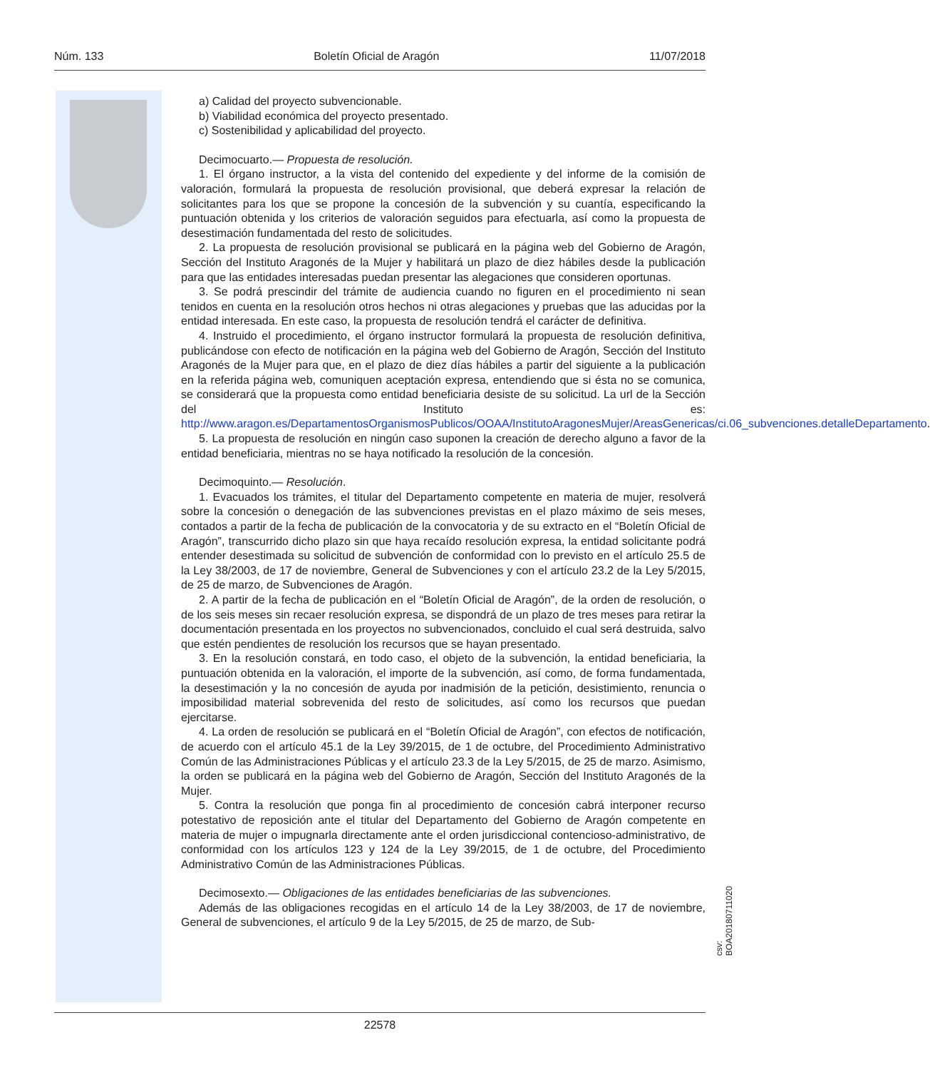Núm. 133 Boletín Oficial de Aragón 11/07/2018
a) Calidad del proyecto subvencionable.
b) Viabilidad económica del proyecto presentado.
c) Sostenibilidad y aplicabilidad del proyecto.
Decimocuarto.— Propuesta de resolución.
1. El órgano instructor, a la vista del contenido del expediente y del informe de la comisión de valoración, formulará la propuesta de resolución provisional, que deberá expresar la relación de solicitantes para los que se propone la concesión de la subvención y su cuantía, especificando la puntuación obtenida y los criterios de valoración seguidos para efectuarla, así como la propuesta de desestimación fundamentada del resto de solicitudes.
2. La propuesta de resolución provisional se publicará en la página web del Gobierno de Aragón, Sección del Instituto Aragonés de la Mujer y habilitará un plazo de diez hábiles desde la publicación para que las entidades interesadas puedan presentar las alegaciones que consideren oportunas.
3. Se podrá prescindir del trámite de audiencia cuando no figuren en el procedimiento ni sean tenidos en cuenta en la resolución otros hechos ni otras alegaciones y pruebas que las aducidas por la entidad interesada. En este caso, la propuesta de resolución tendrá el carácter de definitiva.
4. Instruido el procedimiento, el órgano instructor formulará la propuesta de resolución definitiva, publicándose con efecto de notificación en la página web del Gobierno de Aragón, Sección del Instituto Aragonés de la Mujer para que, en el plazo de diez días hábiles a partir del siguiente a la publicación en la referida página web, comuniquen aceptación expresa, entendiendo que si ésta no se comunica, se considerará que la propuesta como entidad beneficiaria desiste de su solicitud. La url de la Sección del Instituto es: http://www.aragon.es/DepartamentosOrganismosPublicos/OOAA/InstitutoAragonesMujer/AreasGenericas/ci.06_subvenciones.detalleDepartamento.
5. La propuesta de resolución en ningún caso suponen la creación de derecho alguno a favor de la entidad beneficiaria, mientras no se haya notificado la resolución de la concesión.
Decimoquinto.— Resolución.
1. Evacuados los trámites, el titular del Departamento competente en materia de mujer, resolverá sobre la concesión o denegación de las subvenciones previstas en el plazo máximo de seis meses, contados a partir de la fecha de publicación de la convocatoria y de su extracto en el “Boletín Oficial de Aragón”, transcurrido dicho plazo sin que haya recaído resolución expresa, la entidad solicitante podrá entender desestimada su solicitud de subvención de conformidad con lo previsto en el artículo 25.5 de la Ley 38/2003, de 17 de noviembre, General de Subvenciones y con el artículo 23.2 de la Ley 5/2015, de 25 de marzo, de Subvenciones de Aragón.
2. A partir de la fecha de publicación en el “Boletín Oficial de Aragón”, de la orden de resolución, o de los seis meses sin recaer resolución expresa, se dispondrá de un plazo de tres meses para retirar la documentación presentada en los proyectos no subvencionados, concluido el cual será destruida, salvo que estén pendientes de resolución los recursos que se hayan presentado.
3. En la resolución constará, en todo caso, el objeto de la subvención, la entidad beneficiaria, la puntuación obtenida en la valoración, el importe de la subvención, así como, de forma fundamentada, la desestimación y la no concesión de ayuda por inadmisión de la petición, desistimiento, renuncia o imposibilidad material sobrevenida del resto de solicitudes, así como los recursos que puedan ejercitarse.
4. La orden de resolución se publicará en el “Boletín Oficial de Aragón”, con efectos de notificación, de acuerdo con el artículo 45.1 de la Ley 39/2015, de 1 de octubre, del Procedimiento Administrativo Común de las Administraciones Públicas y el artículo 23.3 de la Ley 5/2015, de 25 de marzo. Asimismo, la orden se publicará en la página web del Gobierno de Aragón, Sección del Instituto Aragonés de la Mujer.
5. Contra la resolución que ponga fin al procedimiento de concesión cabrá interponer recurso potestativo de reposición ante el titular del Departamento del Gobierno de Aragón competente en materia de mujer o impugnarla directamente ante el orden jurisdiccional contencioso-administrativo, de conformidad con los artículos 123 y 124 de la Ley 39/2015, de 1 de octubre, del Procedimiento Administrativo Común de las Administraciones Públicas.
Decimosexto.— Obligaciones de las entidades beneficiarias de las subvenciones.
Además de las obligaciones recogidas en el artículo 14 de la Ley 38/2003, de 17 de noviembre, General de subvenciones, el artículo 9 de la Ley 5/2015, de 25 de marzo, de Sub-
csv: BOA20180711020
22578